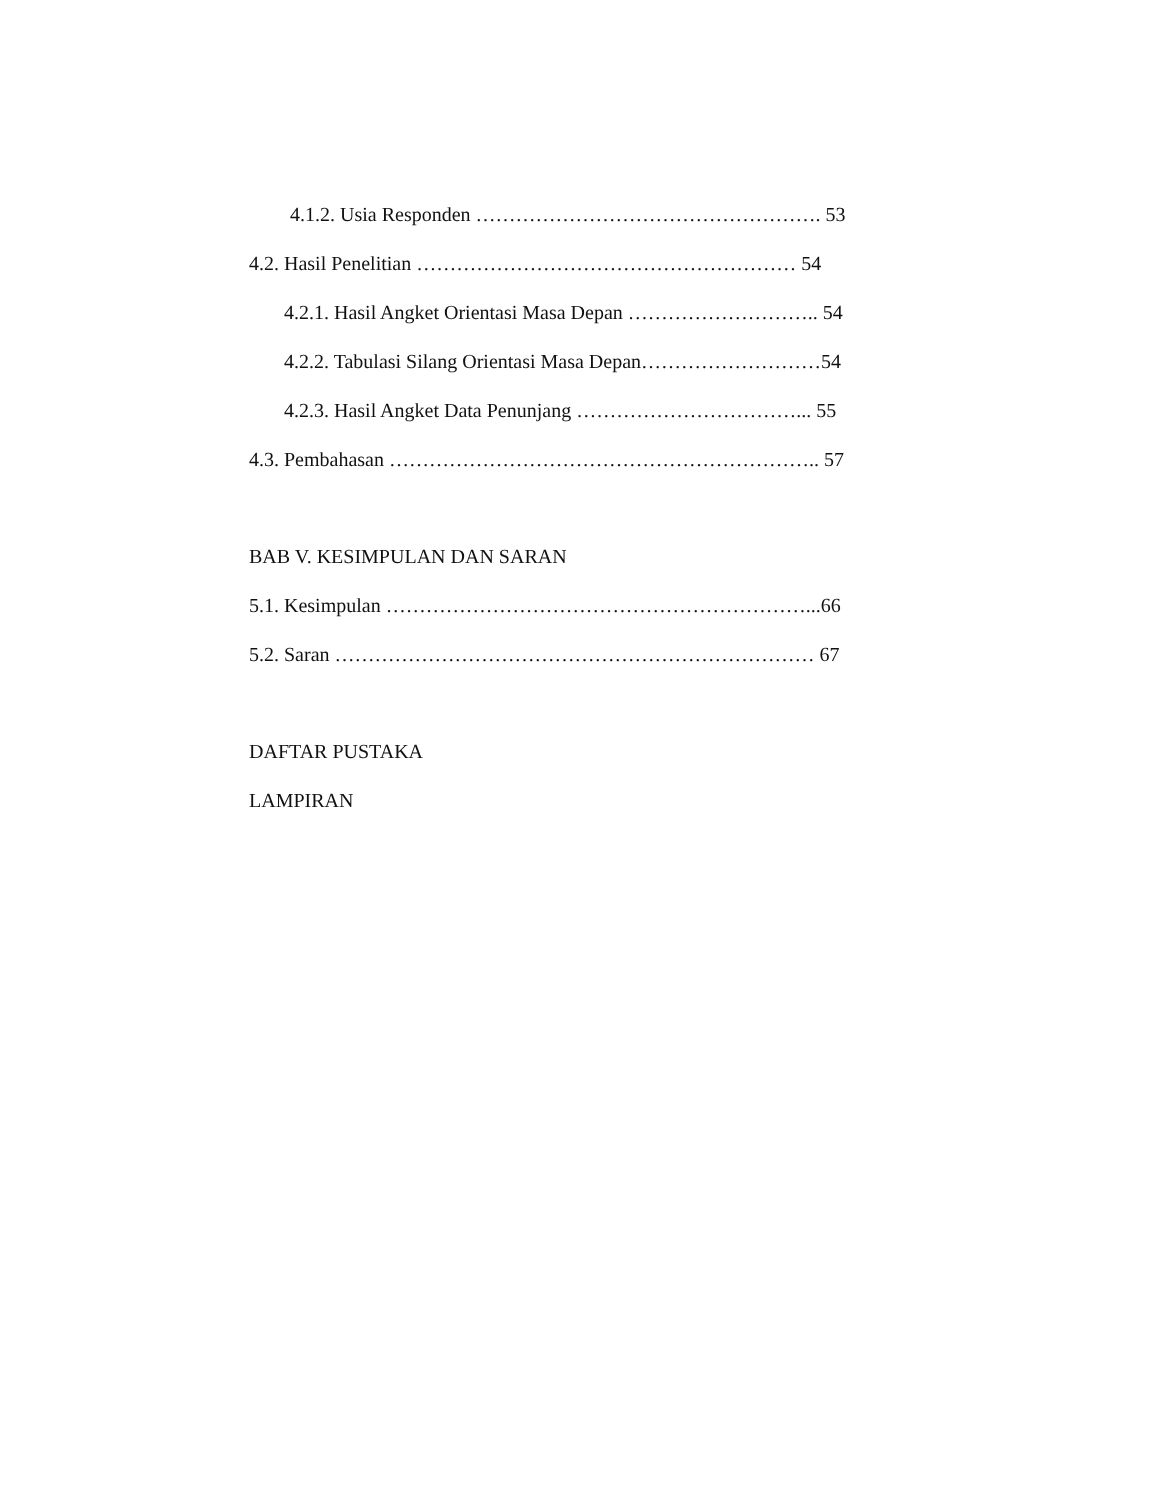4.1.2. Usia Responden ……………………………………………. 53
4.2. Hasil Penelitian ………………………………………………… 54
4.2.1. Hasil Angket Orientasi Masa Depan ……………………….. 54
4.2.2. Tabulasi Silang Orientasi Masa Depan………………………54
4.2.3. Hasil Angket Data Penunjang ……………………………... 55
4.3. Pembahasan ……………………………………………………….. 57
BAB V. KESIMPULAN DAN SARAN
5.1. Kesimpulan ………………………………………………………...66
5.2. Saran ……………………………………………………………… 67
DAFTAR PUSTAKA
LAMPIRAN